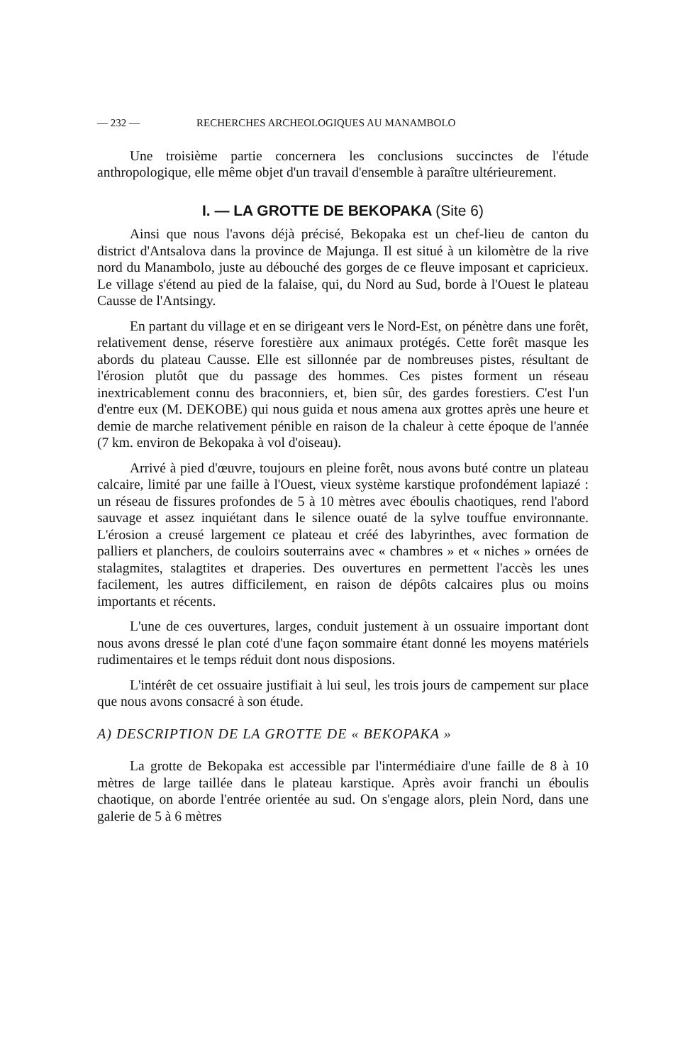— 232 — RECHERCHES ARCHEOLOGIQUES AU MANAMBOLO
Une troisième partie concernera les conclusions succinctes de l'étude anthropologique, elle même objet d'un travail d'ensemble à paraître ultérieurement.
I. — LA GROTTE DE BEKOPAKA (Site 6)
Ainsi que nous l'avons déjà précisé, Bekopaka est un chef-lieu de canton du district d'Antsalova dans la province de Majunga. Il est situé à un kilomètre de la rive nord du Manambolo, juste au débouché des gorges de ce fleuve imposant et capricieux. Le village s'étend au pied de la falaise, qui, du Nord au Sud, borde à l'Ouest le plateau Causse de l'Antsingy.
En partant du village et en se dirigeant vers le Nord-Est, on pénètre dans une forêt, relativement dense, réserve forestière aux animaux protégés. Cette forêt masque les abords du plateau Causse. Elle est sillonnée par de nombreuses pistes, résultant de l'érosion plutôt que du passage des hommes. Ces pistes forment un réseau inextricablement connu des braconniers, et, bien sûr, des gardes forestiers. C'est l'un d'entre eux (M. DEKOBE) qui nous guida et nous amena aux grottes après une heure et demie de marche relativement pénible en raison de la chaleur à cette époque de l'année (7 km. environ de Bekopaka à vol d'oiseau).
Arrivé à pied d'œuvre, toujours en pleine forêt, nous avons buté contre un plateau calcaire, limité par une faille à l'Ouest, vieux système karstique profondément lapiazé : un réseau de fissures profondes de 5 à 10 mètres avec éboulis chaotiques, rend l'abord sauvage et assez inquiétant dans le silence ouaté de la sylve touffue environnante. L'érosion a creusé largement ce plateau et créé des labyrinthes, avec formation de palliers et planchers, de couloirs souterrains avec « chambres » et « niches » ornées de stalagmites, stalagtites et draperies. Des ouvertures en permettent l'accès les unes facilement, les autres difficilement, en raison de dépôts calcaires plus ou moins importants et récents.
L'une de ces ouvertures, larges, conduit justement à un ossuaire important dont nous avons dressé le plan coté d'une façon sommaire étant donné les moyens matériels rudimentaires et le temps réduit dont nous disposions.
L'intérêt de cet ossuaire justifiait à lui seul, les trois jours de campement sur place que nous avons consacré à son étude.
A) DESCRIPTION DE LA GROTTE DE « BEKOPAKA »
La grotte de Bekopaka est accessible par l'intermédiaire d'une faille de 8 à 10 mètres de large taillée dans le plateau karstique. Après avoir franchi un éboulis chaotique, on aborde l'entrée orientée au sud. On s'engage alors, plein Nord, dans une galerie de 5 à 6 mètres